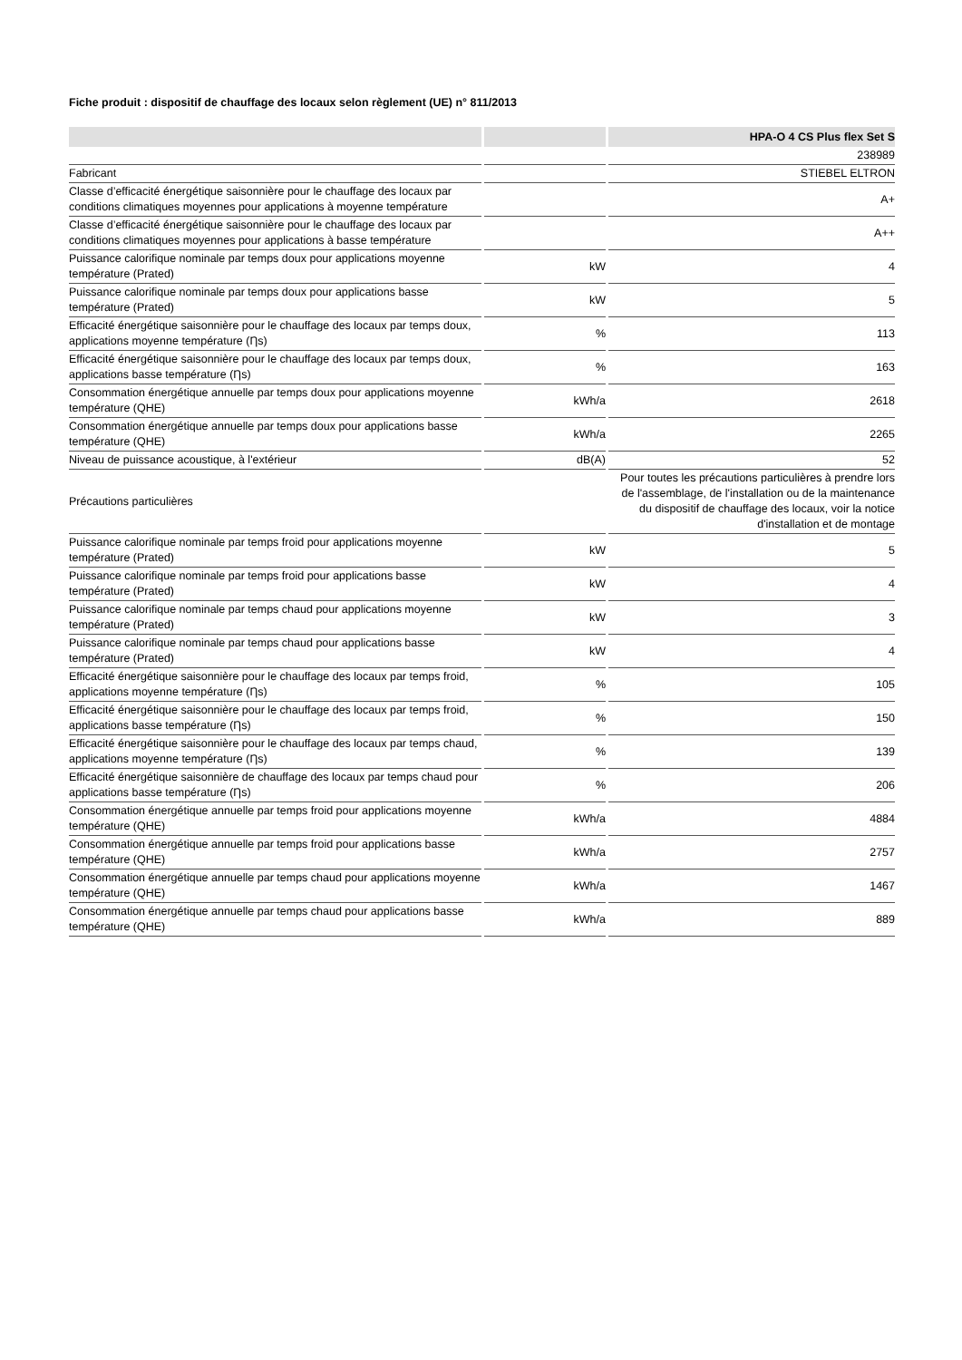Fiche produit : dispositif de chauffage des locaux selon règlement (UE) n° 811/2013
| | | HPA-O 4 CS Plus flex Set S |
| --- | --- | --- |
| | | 238989 |
| Fabricant | | STIEBEL ELTRON |
| Classe d’efficacité énergétique saisonnière pour le chauffage des locaux par conditions climatiques moyennes pour applications à moyenne température | | A+ |
| Classe d’efficacité énergétique saisonnière pour le chauffage des locaux par conditions climatiques moyennes pour applications à basse température | | A++ |
| Puissance calorifique nominale par temps doux pour applications moyenne température (Prated) | kW | 4 |
| Puissance calorifique nominale par temps doux pour applications basse température (Prated) | kW | 5 |
| Efficacité énergétique saisonnière pour le chauffage des locaux par temps doux, applications moyenne température (Ƞs) | % | 113 |
| Efficacité énergétique saisonnière pour le chauffage des locaux par temps doux, applications basse température (Ƞs) | % | 163 |
| Consommation énergétique annuelle par temps doux pour applications moyenne température (QHE) | kWh/a | 2618 |
| Consommation énergétique annuelle par temps doux pour applications basse température (QHE) | kWh/a | 2265 |
| Niveau de puissance acoustique, à l'extérieur | dB(A) | 52 |
| Précautions particulières | | Pour toutes les précautions particulières à prendre lors de l'assemblage, de l'installation ou de la maintenance du dispositif de chauffage des locaux, voir la notice d'installation et de montage |
| Puissance calorifique nominale par temps froid pour applications moyenne température (Prated) | kW | 5 |
| Puissance calorifique nominale par temps froid pour applications basse température (Prated) | kW | 4 |
| Puissance calorifique nominale par temps chaud pour applications moyenne température (Prated) | kW | 3 |
| Puissance calorifique nominale par temps chaud pour applications basse température (Prated) | kW | 4 |
| Efficacité énergétique saisonnière pour le chauffage des locaux par temps froid, applications moyenne température (Ƞs) | % | 105 |
| Efficacité énergétique saisonnière pour le chauffage des locaux par temps froid, applications basse température (Ƞs) | % | 150 |
| Efficacité énergétique saisonnière pour le chauffage des locaux par temps chaud, applications moyenne température (Ƞs) | % | 139 |
| Efficacité énergétique saisonnière de chauffage des locaux par temps chaud pour applications basse température (Ƞs) | % | 206 |
| Consommation énergétique annuelle par temps froid pour applications moyenne température (QHE) | kWh/a | 4884 |
| Consommation énergétique annuelle par temps froid pour applications basse température (QHE) | kWh/a | 2757 |
| Consommation énergétique annuelle par temps chaud pour applications moyenne température (QHE) | kWh/a | 1467 |
| Consommation énergétique annuelle par temps chaud pour applications basse température (QHE) | kWh/a | 889 |